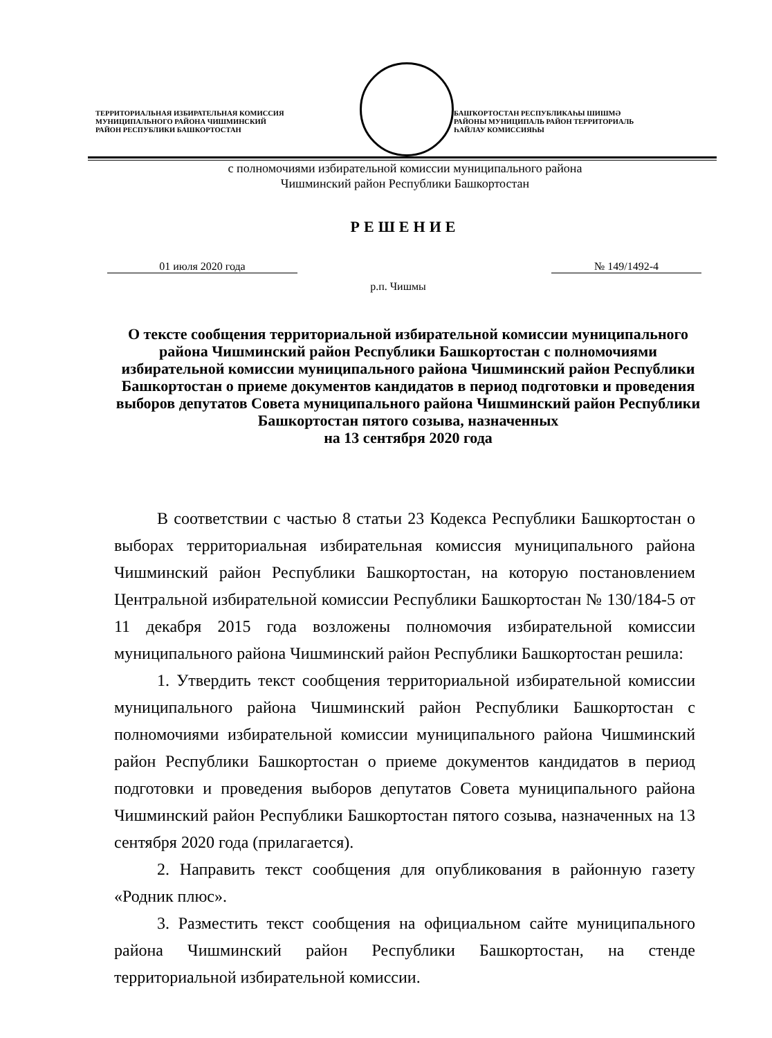ТЕРРИТОРИАЛЬНАЯ ИЗБИРАТЕЛЬНАЯ КОМИССИЯ
МУНИЦИПАЛЬНОГО РАЙОНА ЧИШМИНСКИЙ
РАЙОН РЕСПУБЛИКИ БАШКОРТОСТАН
БАШҠОРТОСТАН РЕСПУБЛИКАҺЫ ШИШМӘ
РАЙОНЫ МУНИЦИПАЛЬ РАЙОН ТЕРРИТОРИАЛЬ
ҺАЙЛАУ КОМИССИЯҺЫ
с полномочиями избирательной комиссии муниципального района
Чишминский район Республики Башкортостан
РЕШЕНИЕ
01 июля 2020 года № 149/1492-4
р.п. Чишмы
О тексте сообщения территориальной избирательной комиссии муниципального района Чишминский район Республики Башкортостан с полномочиями избирательной комиссии муниципального района Чишминский район Республики Башкортостан о приеме документов кандидатов в период подготовки и проведения выборов депутатов Совета муниципального района Чишминский район Республики Башкортостан пятого созыва, назначенных
на 13 сентября 2020 года
В соответствии с частью 8 статьи 23 Кодекса Республики Башкортостан о выборах территориальная избирательная комиссия муниципального района Чишминский район Республики Башкортостан, на которую постановлением Центральной избирательной комиссии Республики Башкортостан № 130/184-5 от 11 декабря 2015 года возложены полномочия избирательной комиссии муниципального района Чишминский район Республики Башкортостан решила:
1. Утвердить текст сообщения территориальной избирательной комиссии муниципального района Чишминский район Республики Башкортостан с полномочиями избирательной комиссии муниципального района Чишминский район Республики Башкортостан о приеме документов кандидатов в период подготовки и проведения выборов депутатов Совета муниципального района Чишминский район Республики Башкортостан пятого созыва, назначенных на 13 сентября 2020 года (прилагается).
2. Направить текст сообщения для опубликования в районную газету «Родник плюс».
3. Разместить текст сообщения на официальном сайте муниципального района Чишминский район Республики Башкортостан, на стенде территориальной избирательной комиссии.